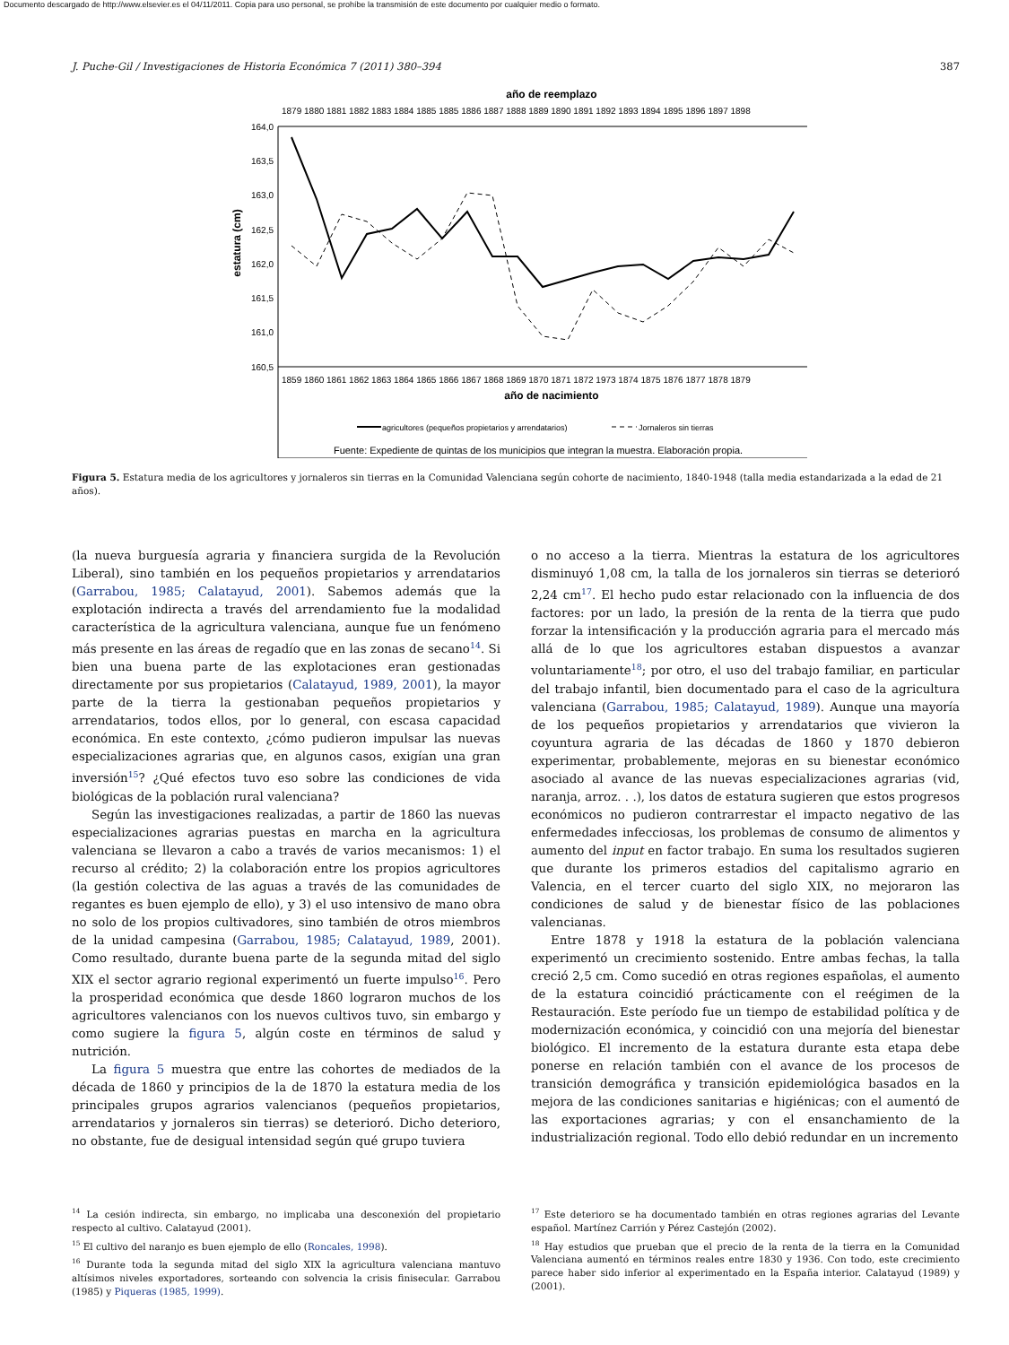Documento descargado de http://www.elsevier.es el 04/11/2011. Copia para uso personal, se prohíbe la transmisión de este documento por cualquier medio o formato.
J. Puche-Gil / Investigaciones de Historia Económica 7 (2011) 380–394 387
año de reemplazo
1879 1880 1881 1882 1883 1884 1885 1885 1886 1887 1888 1889 1890 1891 1892 1893 1894 1895 1896 1897 1898
164,0
163,5
163,0
162,5
162,0
161,5
161,0
160,5
estatura (cm)
1859 1860 1861 1862 1863 1864 1865 1866 1867 1868 1869 1870 1871 1872 1973 1874 1875 1876 1877 1878 1879
año de nacimiento
agricultores (pequeños propietarios y arrendatarios)
Jornaleros sin tierras
Fuente: Expediente de quintas de los municipios que integran la muestra. Elaboración propia.
Figura 5. Estatura media de los agricultores y jornaleros sin tierras en la Comunidad Valenciana según cohorte de nacimiento, 1840-1948 (talla media estandarizada a la edad de 21 años).
(la nueva burguesía agraria y financiera surgida de la Revolución Liberal), sino también en los pequeños propietarios y arrendatarios (Garrabou, 1985; Calatayud, 2001). Sabemos además que la explotación indirecta a través del arrendamiento fue la modalidad característica de la agricultura valenciana, aunque fue un fenómeno más presente en las áreas de regadío que en las zonas de secano<sup>14</sup>. Si bien una buena parte de las explotaciones eran gestionadas directamente por sus propietarios (Calatayud, 1989, 2001), la mayor parte de la tierra la gestionaban pequeños propietarios y arrendatarios, todos ellos, por lo general, con escasa capacidad económica. En este contexto, ¿cómo pudieron impulsar las nuevas especializaciones agrarias que, en algunos casos, exigían una gran inversión<sup>15</sup>? ¿Qué efectos tuvo eso sobre las condiciones de vida biológicas de la población rural valenciana?
Según las investigaciones realizadas, a partir de 1860 las nuevas especializaciones agrarias puestas en marcha en la agricultura valenciana se llevaron a cabo a través de varios mecanismos: 1) el recurso al crédito; 2) la colaboración entre los propios agricultores (la gestión colectiva de las aguas a través de las comunidades de regantes es buen ejemplo de ello), y 3) el uso intensivo de mano obra no solo de los propios cultivadores, sino también de otros miembros de la unidad campesina (Garrabou, 1985; Calatayud, 1989, 2001). Como resultado, durante buena parte de la segunda mitad del siglo XIX el sector agrario regional experimentó un fuerte impulso<sup>16</sup>. Pero la prosperidad económica que desde 1860 lograron muchos de los agricultores valencianos con los nuevos cultivos tuvo, sin embargo y como sugiere la figura 5, algún coste en términos de salud y nutrición.
La figura 5 muestra que entre las cohortes de mediados de la década de 1860 y principios de la de 1870 la estatura media de los principales grupos agrarios valencianos (pequeños propietarios, arrendatarios y jornaleros sin tierras) se deterioró. Dicho deterioro, no obstante, fue de desigual intensidad según qué grupo tuviera
o no acceso a la tierra. Mientras la estatura de los agricultores disminuyó 1,08 cm, la talla de los jornaleros sin tierras se deterioró 2,24 cm<sup>17</sup>. El hecho pudo estar relacionado con la influencia de dos factores: por un lado, la presión de la renta de la tierra que pudo forzar la intensificación y la producción agraria para el mercado más allá de lo que los agricultores estaban dispuestos a avanzar voluntariamente<sup>18</sup>; por otro, el uso del trabajo familiar, en particular del trabajo infantil, bien documentado para el caso de la agricultura valenciana (Garrabou, 1985; Calatayud, 1989). Aunque una mayoría de los pequeños propietarios y arrendatarios que vivieron la coyuntura agraria de las décadas de 1860 y 1870 debieron experimentar, probablemente, mejoras en su bienestar económico asociado al avance de las nuevas especializaciones agrarias (vid, naranja, arroz. . .), los datos de estatura sugieren que estos progresos económicos no pudieron contrarrestar el impacto negativo de las enfermedades infecciosas, los problemas de consumo de alimentos y aumento del input en factor trabajo. En suma los resultados sugieren que durante los primeros estadios del capitalismo agrario en Valencia, en el tercer cuarto del siglo XIX, no mejoraron las condiciones de salud y de bienestar físico de las poblaciones valencianas.
Entre 1878 y 1918 la estatura de la población valenciana experimentó un crecimiento sostenido. Entre ambas fechas, la talla creció 2,5 cm. Como sucedió en otras regiones españolas, el aumento de la estatura coincidió prácticamente con el reégimen de la Restauración. Este período fue un tiempo de estabilidad política y de modernización económica, y coincidió con una mejoría del bienestar biológico. El incremento de la estatura durante esta etapa debe ponerse en relación también con el avance de los procesos de transición demográfica y transición epidemiológica basados en la mejora de las condiciones sanitarias e higiénicas; con el aumentó de las exportaciones agrarias; y con el ensanchamiento de la industrialización regional. Todo ello debió redundar en un incremento
<sup>14</sup> La cesión indirecta, sin embargo, no implicaba una desconexión del propietario respecto al cultivo. Calatayud (2001).
<sup>15</sup> El cultivo del naranjo es buen ejemplo de ello (Roncales, 1998).
<sup>16</sup> Durante toda la segunda mitad del siglo XIX la agricultura valenciana mantuvo altísimos niveles exportadores, sorteando con solvencia la crisis finisecular. Garrabou (1985) y Piqueras (1985, 1999).
<sup>17</sup> Este deterioro se ha documentado también en otras regiones agrarias del Levante español. Martínez Carrión y Pérez Castejón (2002).
<sup>18</sup> Hay estudios que prueban que el precio de la renta de la tierra en la Comunidad Valenciana aumentó en términos reales entre 1830 y 1936. Con todo, este crecimiento parece haber sido inferior al experimentado en la España interior. Calatayud (1989) y (2001).